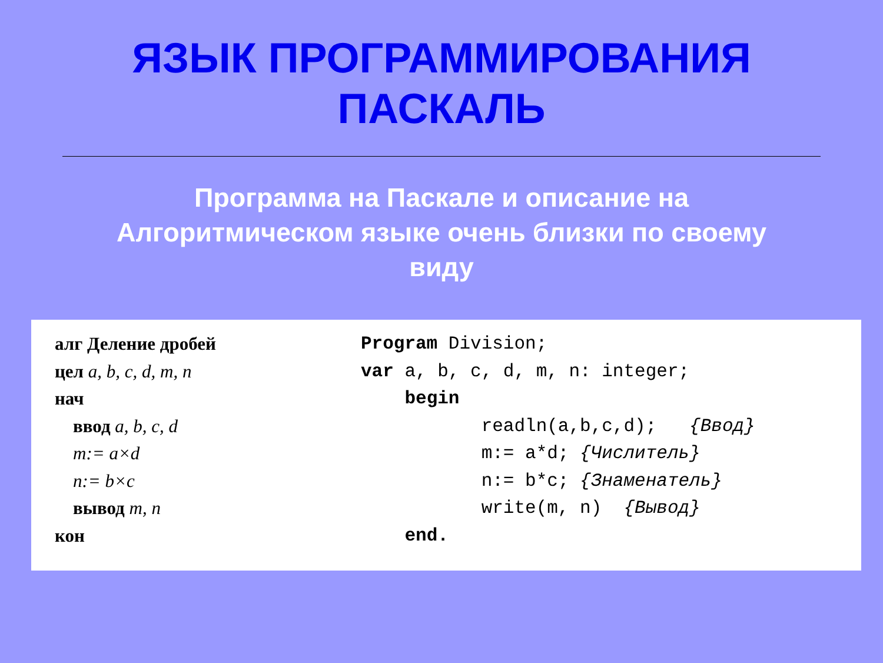ЯЗЫК ПРОГРАММИРОВАНИЯ
ПАСКАЛЬ
Программа на Паскале и описание на Алгоритмическом языке очень близки по своему виду
алг Деление дробей цел a, b, c, d, m, n нач ввод a, b, c, d m:= a×d n:= b×c вывод m, n кон
Program Division; var a, b, c, d, m, n: integer; begin readln(a,b,c,d); {Ввод} m:= a*d; {Числитель} n:= b*c; {Знаменатель} write(m, n) {Вывод} end.